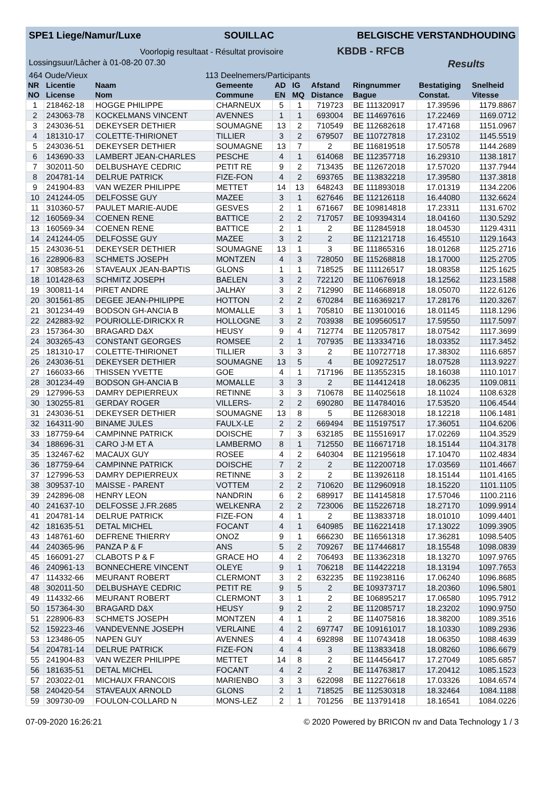SPE1 Liege/Namur/Luxe SOUILLAC BELGISCHE VERSTANDHOUDING
Voorlopig resultaat - Résultat provisoire KBDB - RFCB
Lossingsuur/Lâcher à 01-08-20 07.30 Results
464 Oude/Vieux 113 Deelnemers/Participants
| NR | Licentie | Naam | Gemeente | AD | IG | Afstand | Ringnummer | Bestatiging | Snelheid |
| --- | --- | --- | --- | --- | --- | --- | --- | --- | --- |
| NO | License | Nom | Commune | EN | MQ | Distance | Bague | Constat. | Vitesse |
| 1 | 218462-18 | HOGGE PHILIPPE | CHARNEUX | 5 | 1 | 719723 | BE 111320917 | 17.39596 | 1179.8867 |
| 2 | 243063-78 | KOCKELMANS VINCENT | AVENNES | 1 | 1 | 693004 | BE 114697616 | 17.22469 | 1169.0712 |
| 3 | 243036-51 | DEKEYSER DETHIER | SOUMAGNE | 13 | 2 | 710549 | BE 112682618 | 17.47168 | 1151.0967 |
| 4 | 181310-17 | COLETTE-THIRIONET | TILLIER | 3 | 2 | 679507 | BE 110727818 | 17.23102 | 1145.5519 |
| 5 | 243036-51 | DEKEYSER DETHIER | SOUMAGNE | 13 | 7 | 2 | BE 116819518 | 17.50578 | 1144.2689 |
| 6 | 143690-33 | LAMBERT JEAN-CHARLES | PESCHE | 4 | 1 | 614068 | BE 112357718 | 16.29310 | 1138.1817 |
| 7 | 302011-50 | DELBUSHAYE CEDRIC | PETIT RE | 9 | 2 | 713435 | BE 112672018 | 17.57020 | 1137.7944 |
| 8 | 204781-14 | DELRUE PATRICK | FIZE-FON | 4 | 2 | 693765 | BE 113832218 | 17.39580 | 1137.3818 |
| 9 | 241904-83 | VAN WEZER PHILIPPE | METTET | 14 | 13 | 648243 | BE 111893018 | 17.01319 | 1134.2206 |
| 10 | 241244-05 | DELFOSSE GUY | MAZEE | 3 | 1 | 627646 | BE 112126118 | 16.44080 | 1132.6624 |
| 11 | 310360-57 | PAULET MARIE-AUDE | GESVES | 2 | 1 | 671667 | BE 109814818 | 17.23311 | 1131.6702 |
| 12 | 160569-34 | COENEN RENE | BATTICE | 2 | 2 | 717057 | BE 109394314 | 18.04160 | 1130.5292 |
| 13 | 160569-34 | COENEN RENE | BATTICE | 2 | 1 | 2 | BE 112845918 | 18.04530 | 1129.4311 |
| 14 | 241244-05 | DELFOSSE GUY | MAZEE | 3 | 2 | 2 | BE 112121718 | 16.45510 | 1129.1643 |
| 15 | 243036-51 | DEKEYSER DETHIER | SOUMAGNE | 13 | 1 | 3 | BE 111865316 | 18.01268 | 1125.2716 |
| 16 | 228906-83 | SCHMETS JOSEPH | MONTZEN | 4 | 3 | 728050 | BE 115268818 | 18.17000 | 1125.2705 |
| 17 | 308583-26 | STAVEAUX JEAN-BAPTIS | GLONS | 1 | 1 | 718525 | BE 111126517 | 18.08358 | 1125.1625 |
| 18 | 101428-63 | SCHMITZ JOSEPH | BAELEN | 3 | 2 | 722120 | BE 110676918 | 18.12562 | 1123.1588 |
| 19 | 300811-14 | PIRET ANDRE | JALHAY | 3 | 2 | 712990 | BE 114668918 | 18.05070 | 1122.6126 |
| 20 | 301561-85 | DEGEE JEAN-PHILIPPE | HOTTON | 2 | 2 | 670284 | BE 116369217 | 17.28176 | 1120.3267 |
| 21 | 301234-49 | BODSON GH-ANCIA B | MOMALLE | 3 | 1 | 705810 | BE 113010016 | 18.01145 | 1118.1296 |
| 22 | 242883-92 | POURIOLLE-DIRICKX R | HOLLOGNE | 3 | 2 | 703938 | BE 109560517 | 17.59550 | 1117.5097 |
| 23 | 157364-30 | BRAGARD D&X | HEUSY | 9 | 4 | 712774 | BE 112057817 | 18.07542 | 1117.3699 |
| 24 | 303265-43 | CONSTANT GEORGES | ROMSEE | 2 | 1 | 707935 | BE 113334716 | 18.03352 | 1117.3452 |
| 25 | 181310-17 | COLETTE-THIRIONET | TILLIER | 3 | 3 | 2 | BE 110727718 | 17.38302 | 1116.6857 |
| 26 | 243036-51 | DEKEYSER DETHIER | SOUMAGNE | 13 | 5 | 4 | BE 109272517 | 18.07528 | 1113.9227 |
| 27 | 166033-66 | THISSEN YVETTE | GOE | 4 | 1 | 717196 | BE 113552315 | 18.16038 | 1110.1017 |
| 28 | 301234-49 | BODSON GH-ANCIA B | MOMALLE | 3 | 3 | 2 | BE 114412418 | 18.06235 | 1109.0811 |
| 29 | 127996-53 | DAMRY DEPIERREUX | RETINNE | 3 | 3 | 710678 | BE 114025618 | 18.11024 | 1108.6328 |
| 30 | 130255-81 | GERDAY ROGER | VILLERS- | 2 | 2 | 690280 | BE 114784016 | 17.53520 | 1106.4544 |
| 31 | 243036-51 | DEKEYSER DETHIER | SOUMAGNE | 13 | 8 | 5 | BE 112683018 | 18.12218 | 1106.1481 |
| 32 | 164311-90 | BINAME JULES | FAULX-LE | 2 | 2 | 669494 | BE 115197517 | 17.36051 | 1104.6206 |
| 33 | 187759-64 | CAMPINNE PATRICK | DOISCHE | 7 | 3 | 632185 | BE 115516917 | 17.02269 | 1104.3529 |
| 34 | 188696-31 | CARO J-M ET A | LAMBERMO | 8 | 1 | 712550 | BE 116671718 | 18.15144 | 1104.3178 |
| 35 | 132467-62 | MACAUX GUY | ROSEE | 4 | 2 | 640304 | BE 112195618 | 17.10470 | 1102.4834 |
| 36 | 187759-64 | CAMPINNE PATRICK | DOISCHE | 7 | 2 | 2 | BE 112200718 | 17.03569 | 1101.4667 |
| 37 | 127996-53 | DAMRY DEPIERREUX | RETINNE | 3 | 2 | 2 | BE 113926118 | 18.15144 | 1101.4165 |
| 38 | 309537-10 | MAISSE - PARENT | VOTTEM | 2 | 2 | 710620 | BE 112960918 | 18.15220 | 1101.1105 |
| 39 | 242896-08 | HENRY LEON | NANDRIN | 6 | 2 | 689917 | BE 114145818 | 17.57046 | 1100.2116 |
| 40 | 241637-10 | DELFOSSE J.FR.2685 | WELKENRA | 2 | 2 | 723006 | BE 115226718 | 18.27170 | 1099.9914 |
| 41 | 204781-14 | DELRUE PATRICK | FIZE-FON | 4 | 1 | 2 | BE 113833718 | 18.01010 | 1099.4401 |
| 42 | 181635-51 | DETAL MICHEL | FOCANT | 4 | 1 | 640985 | BE 116221418 | 17.13022 | 1099.3905 |
| 43 | 148761-60 | DEFRENE THIERRY | ONOZ | 9 | 1 | 666230 | BE 116561318 | 17.36281 | 1098.5405 |
| 44 | 240365-96 | PANZA P & F | ANS | 5 | 2 | 709267 | BE 117446817 | 18.15548 | 1098.0839 |
| 45 | 166091-27 | CLABOTS P & F | GRACE HO | 4 | 2 | 706493 | BE 113362318 | 18.13270 | 1097.9765 |
| 46 | 240961-13 | BONNECHERE VINCENT | OLEYE | 9 | 1 | 706218 | BE 114422218 | 18.13194 | 1097.7653 |
| 47 | 114332-66 | MEURANT ROBERT | CLERMONT | 3 | 2 | 632235 | BE 119238116 | 17.06240 | 1096.8685 |
| 48 | 302011-50 | DELBUSHAYE CEDRIC | PETIT RE | 9 | 5 | 2 | BE 109373717 | 18.20360 | 1096.5801 |
| 49 | 114332-66 | MEURANT ROBERT | CLERMONT | 3 | 1 | 2 | BE 106895217 | 17.06580 | 1095.7912 |
| 50 | 157364-30 | BRAGARD D&X | HEUSY | 9 | 2 | 2 | BE 112085717 | 18.23202 | 1090.9750 |
| 51 | 228906-83 | SCHMETS JOSEPH | MONTZEN | 4 | 1 | 2 | BE 114075816 | 18.38200 | 1089.3516 |
| 52 | 159223-46 | VANDEVENNE JOSEPH | VERLAINE | 4 | 2 | 697747 | BE 109161017 | 18.10330 | 1089.2936 |
| 53 | 123486-05 | NAPEN GUY | AVENNES | 4 | 4 | 692898 | BE 110743418 | 18.06350 | 1088.4639 |
| 54 | 204781-14 | DELRUE PATRICK | FIZE-FON | 4 | 4 | 3 | BE 113833418 | 18.08260 | 1086.6679 |
| 55 | 241904-83 | VAN WEZER PHILIPPE | METTET | 14 | 8 | 2 | BE 114456417 | 17.27049 | 1085.6857 |
| 56 | 181635-51 | DETAL MICHEL | FOCANT | 4 | 2 | 2 | BE 114763817 | 17.20412 | 1085.1523 |
| 57 | 203022-01 | MICHAUX FRANCOIS | MARIENBO | 3 | 3 | 622098 | BE 112276618 | 17.03326 | 1084.6574 |
| 58 | 240420-54 | STAVEAUX ARNOLD | GLONS | 2 | 1 | 718525 | BE 112530318 | 18.32464 | 1084.1188 |
| 59 | 309730-09 | FOULON-COLLARD N | MONS-LEZ | 2 | 1 | 701256 | BE 113791418 | 18.16541 | 1084.0226 |
07-09-2020 16:26:21 © 2020 Powered by BRICON nv and Data Technology 1 / 3